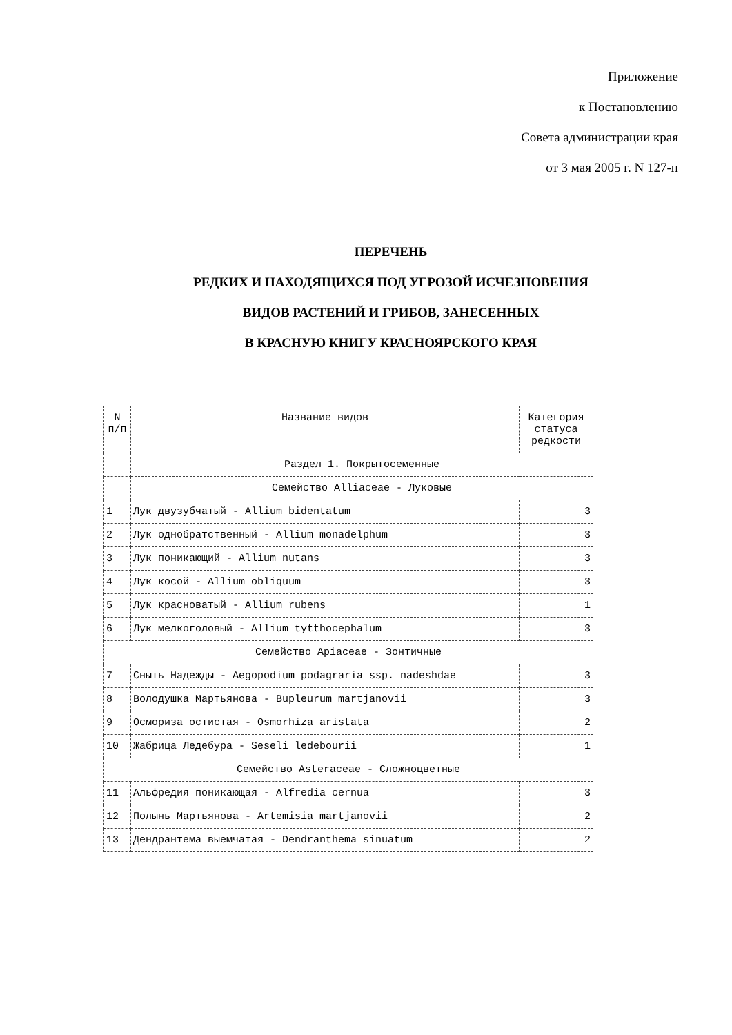Приложение
к Постановлению
Совета администрации края
от 3 мая 2005 г. N 127-п
ПЕРЕЧЕНЬ
РЕДКИХ И НАХОДЯЩИХСЯ ПОД УГРОЗОЙ ИСЧЕЗНОВЕНИЯ
ВИДОВ РАСТЕНИЙ И ГРИБОВ, ЗАНЕСЕННЫХ
В КРАСНУЮ КНИГУ КРАСНОЯРСКОГО КРАЯ
| N п/п | Название видов | Категория статуса редкости |
| --- | --- | --- |
| | Раздел 1. Покрытосеменные | |
| | Семейство Alliaceae - Луковые | |
| 1 | Лук двузубчатый - Allium bidentatum | 3 |
| 2 | Лук однобратственный - Allium monadelphum | 3 |
| 3 | Лук поникающий - Allium nutans | 3 |
| 4 | Лук косой - Allium obliquum | 3 |
| 5 | Лук красноватый - Allium rubens | 1 |
| 6 | Лук мелкоголовый - Allium tytthocephalum | 3 |
| Семейство Apiaceae - Зонтичные | | |
| 7 | Сныть Надежды - Aegopodium podagraria ssp. nadeshdae | 3 |
| 8 | Володушка Мартьянова - Bupleurum martjanovii | 3 |
| 9 | Осмориза остистая - Osmorhiza aristata | 2 |
| 10 | Жабрица Ледебура - Seseli ledebourii | 1 |
| Семейство Asteraceae - Сложноцветные | | |
| 11 | Альфредия поникающая - Alfredia cernua | 3 |
| 12 | Полынь Мартьянова - Artemisia martjanovii | 2 |
| 13 | Дендрантема выемчатая - Dendranthema sinuatum | 2 |